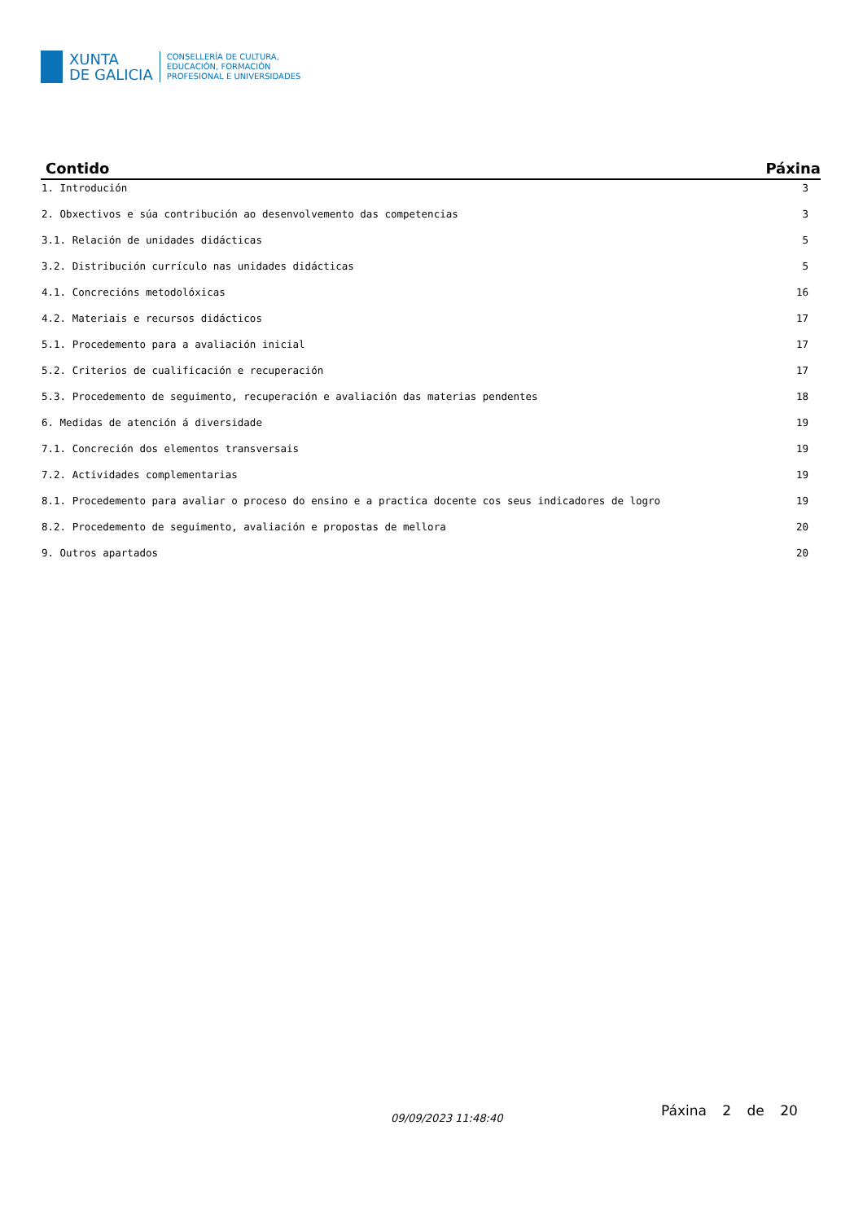XUNTA
DE GALICIA
CONSELLERÍA DE CULTURA,
EDUCACIÓN, FORMACIÓN
PROFESIONAL E UNIVERSIDADES
| Contido | Páxina |
| --- | --- |
| 1. Introdución | 3 |
| 2. Obxectivos e súa contribución ao desenvolvemento das competencias | 3 |
| 3.1. Relación de unidades didácticas | 5 |
| 3.2. Distribución currículo nas unidades didácticas | 5 |
| 4.1. Concrecións metodolóxicas | 16 |
| 4.2. Materiais e recursos didácticos | 17 |
| 5.1. Procedemento para a avaliación inicial | 17 |
| 5.2. Criterios de cualificación e recuperación | 17 |
| 5.3. Procedemento de seguimento, recuperación e avaliación das materias pendentes | 18 |
| 6. Medidas de atención á diversidade | 19 |
| 7.1. Concreción dos elementos transversais | 19 |
| 7.2. Actividades complementarias | 19 |
| 8.1. Procedemento para avaliar o proceso do ensino e a practica docente cos seus indicadores de logro | 19 |
| 8.2. Procedemento de seguimento, avaliación e propostas de mellora | 20 |
| 9. Outros apartados | 20 |
09/09/2023 11:48:40 Páxina 2 de 20